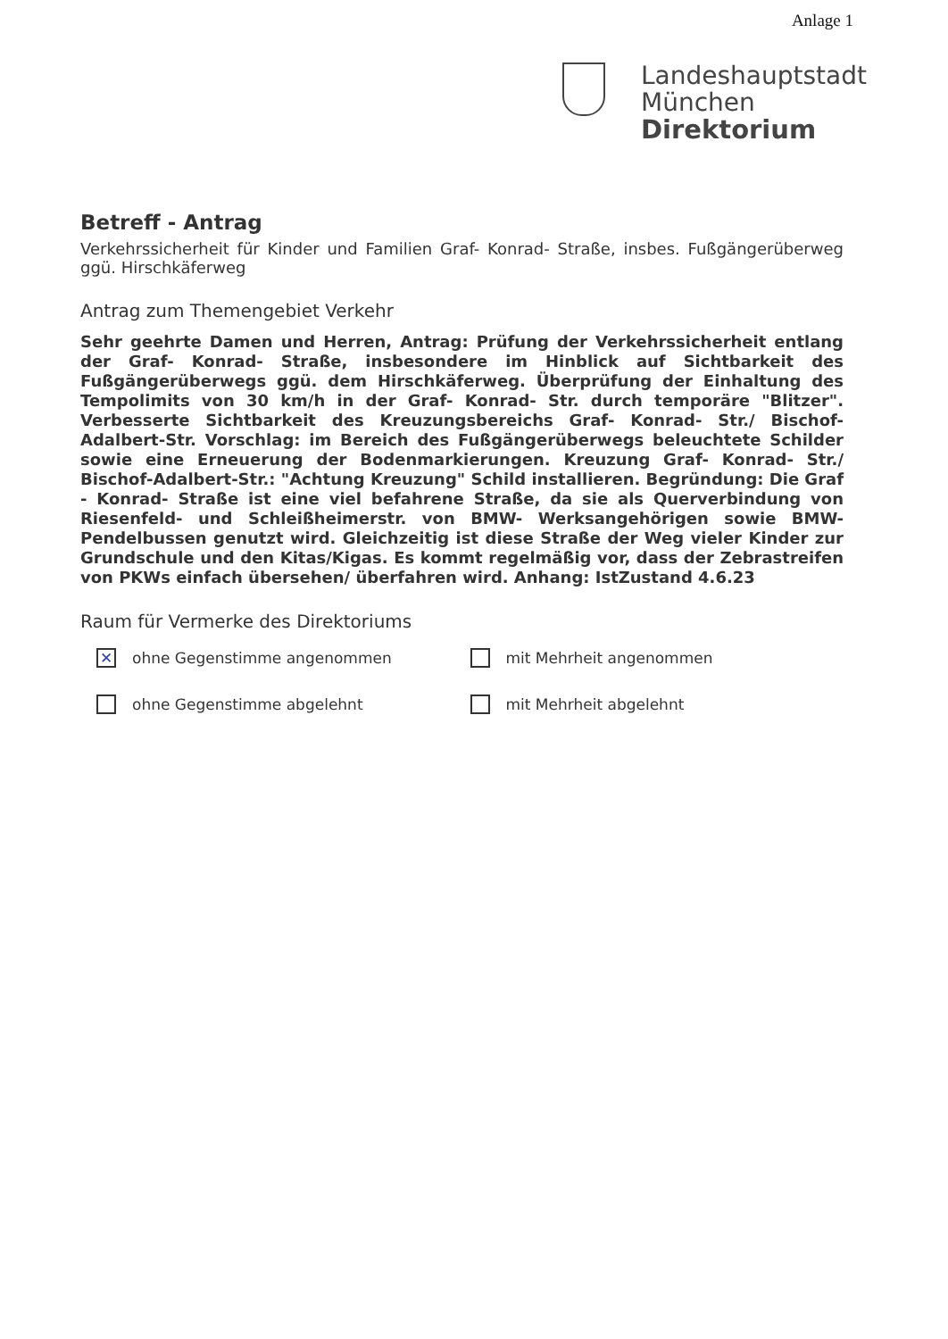Anlage 1
Landeshauptstadt
München
Direktorium
Betreff - Antrag
Verkehrssicherheit für Kinder und Familien Graf- Konrad- Straße, insbes. Fußgängerüberweg ggü. Hirschkäferweg
Antrag zum Themengebiet Verkehr
Sehr geehrte Damen und Herren, Antrag: Prüfung der Verkehrssicherheit entlang der Graf- Konrad- Straße, insbesondere im Hinblick auf Sichtbarkeit des Fußgängerüberwegs ggü. dem Hirschkäferweg. Überprüfung der Einhaltung des Tempolimits von 30 km/h in der Graf- Konrad- Str. durch temporäre "Blitzer". Verbesserte Sichtbarkeit des Kreuzungsbereichs Graf- Konrad- Str./ Bischof-Adalbert-Str. Vorschlag: im Bereich des Fußgängerüberwegs beleuchtete Schilder sowie eine Erneuerung der Bodenmarkierungen. Kreuzung Graf- Konrad- Str./ Bischof-Adalbert-Str.: "Achtung Kreuzung" Schild installieren. Begründung: Die Graf - Konrad- Straße ist eine viel befahrene Straße, da sie als Querverbindung von Riesenfeld- und Schleißheimerstr. von BMW- Werksangehörigen sowie BMW- Pendelbussen genutzt wird. Gleichzeitig ist diese Straße der Weg vieler Kinder zur Grundschule und den Kitas/Kigas. Es kommt regelmäßig vor, dass der Zebrastreifen von PKWs einfach übersehen/ überfahren wird. Anhang: IstZustand 4.6.23
Raum für Vermerke des Direktoriums
✕ ohne Gegenstimme angenommen mit Mehrheit angenommen
ohne Gegenstimme abgelehnt mit Mehrheit abgelehnt